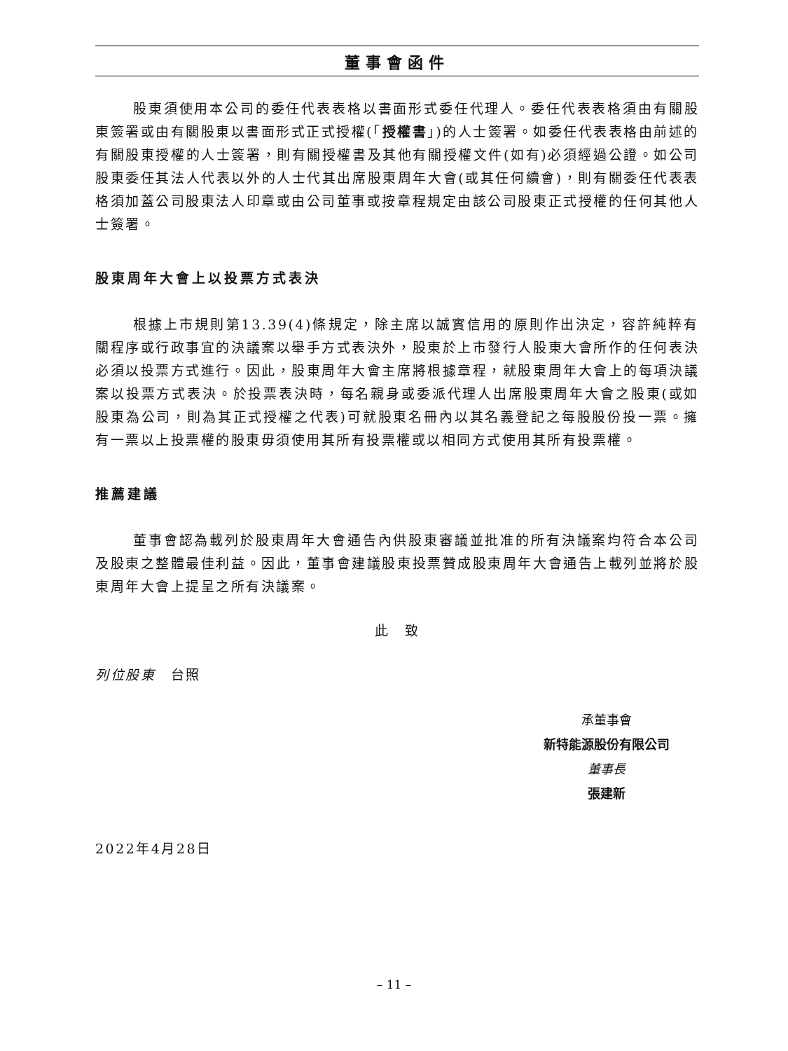董事會函件
股東須使用本公司的委任代表表格以書面形式委任代理人。委任代表表格須由有關股東簽署或由有關股東以書面形式正式授權(「授權書」)的人士簽署。如委任代表表格由前述的有關股東授權的人士簽署，則有關授權書及其他有關授權文件(如有)必須經過公證。如公司股東委任其法人代表以外的人士代其出席股東周年大會(或其任何續會)，則有關委任代表表格須加蓋公司股東法人印章或由公司董事或按章程規定由該公司股東正式授權的任何其他人士簽署。
股東周年大會上以投票方式表決
根據上市規則第13.39(4)條規定，除主席以誠實信用的原則作出決定，容許純粹有關程序或行政事宜的決議案以舉手方式表決外，股東於上市發行人股東大會所作的任何表決必須以投票方式進行。因此，股東周年大會主席將根據章程，就股東周年大會上的每項決議案以投票方式表決。於投票表決時，每名親身或委派代理人出席股東周年大會之股東(或如股東為公司，則為其正式授權之代表)可就股東名冊內以其名義登記之每股股份投一票。擁有一票以上投票權的股東毋須使用其所有投票權或以相同方式使用其所有投票權。
推薦建議
董事會認為載列於股東周年大會通告內供股東審議並批准的所有決議案均符合本公司及股東之整體最佳利益。因此，董事會建議股東投票贊成股東周年大會通告上載列並將於股東周年大會上提呈之所有決議案。
此　致
列位股東　台照
承董事會
新特能源股份有限公司
董事長
張建新
2022年4月28日
– 11 –